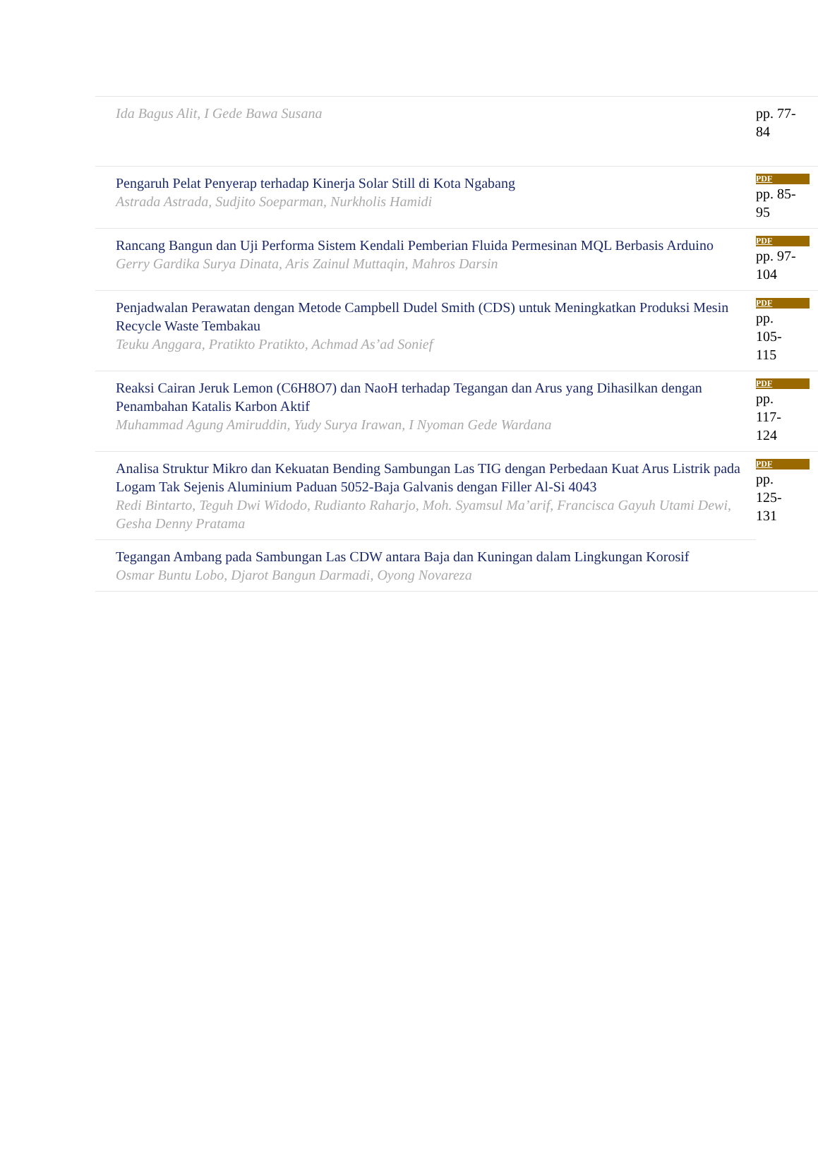| Ida Bagus Alit, I Gede Bawa Susana | pp. 77- 84 |
| Pengaruh Pelat Penyerap terhadap Kinerja Solar Still di Kota Ngabang Astrada Astrada, Sudjito Soeparman, Nurkholis Hamidi | PDF pp. 85- 95 |
| Rancang Bangun dan Uji Performa Sistem Kendali Pemberian Fluida Permesinan MQL Berbasis Arduino Gerry Gardika Surya Dinata, Aris Zainul Muttaqin, Mahros Darsin | PDF pp. 97- 104 |
| Penjadwalan Perawatan dengan Metode Campbell Dudel Smith (CDS) untuk Meningkatkan Produksi Mesin Recycle Waste Tembakau Teuku Anggara, Pratikto Pratikto, Achmad As’ad Sonief | PDF pp. 105- 115 |
| Reaksi Cairan Jeruk Lemon (C6H8O7) dan NaoH terhadap Tegangan dan Arus yang Dihasilkan dengan Penambahan Katalis Karbon Aktif Muhammad Agung Amiruddin, Yudy Surya Irawan, I Nyoman Gede Wardana | PDF pp. 117- 124 |
| Analisa Struktur Mikro dan Kekuatan Bending Sambungan Las TIG dengan Perbedaan Kuat Arus Listrik pada Logam Tak Sejenis Aluminium Paduan 5052-Baja Galvanis dengan Filler Al-Si 4043 Redi Bintarto, Teguh Dwi Widodo, Rudianto Raharjo, Moh. Syamsul Ma’arif, Francisca Gayuh Utami Dewi, Gesha Denny Pratama | PDF pp. 125- 131 |
| Tegangan Ambang pada Sambungan Las CDW antara Baja dan Kuningan dalam Lingkungan Korosif Osmar Buntu Lobo, Djarot Bangun Darmadi, Oyong Novareza | |